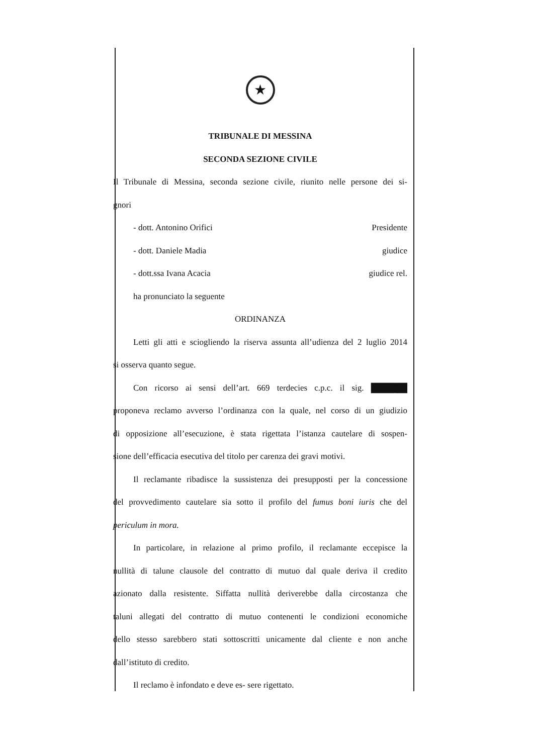★
TRIBUNALE DI MESSINA
SECONDA SEZIONE CIVILE
Il Tribunale di Messina, seconda sezione civile, riunito nelle persone dei si-
gnori
- dott. Antonino Orifici Presidente
- dott. Daniele Madia giudice
- dott.ssa Ivana Acacia giudice rel.
ha pronunciato la seguente
ORDINANZA
Letti gli atti e sciogliendo la riserva assunta all’udienza del 2 luglio 2014
si osserva quanto segue.
Con ricorso ai sensi dell’art. 669 terdecies c.p.c. il sig. ██████
proponeva reclamo avverso l’ordinanza con la quale, nel corso di un giudizio
di opposizione all’esecuzione, è stata rigettata l’istanza cautelare di sospen-
sione dell’efficacia esecutiva del titolo per carenza dei gravi motivi.
Il reclamante ribadisce la sussistenza dei presupposti per la concessione
del provvedimento cautelare sia sotto il profilo del fumus boni iuris che del
periculum in mora.
In particolare, in relazione al primo profilo, il reclamante eccepisce la
nullità di talune clausole del contratto di mutuo dal quale deriva il credito
azionato dalla resistente. Siffatta nullità deriverebbe dalla circostanza che
taluni allegati del contratto di mutuo contenenti le condizioni economiche
dello stesso sarebbero stati sottoscritti unicamente dal cliente e non anche
dall’istituto di credito.
Il reclamo è infondato e deve es- sere rigettato.